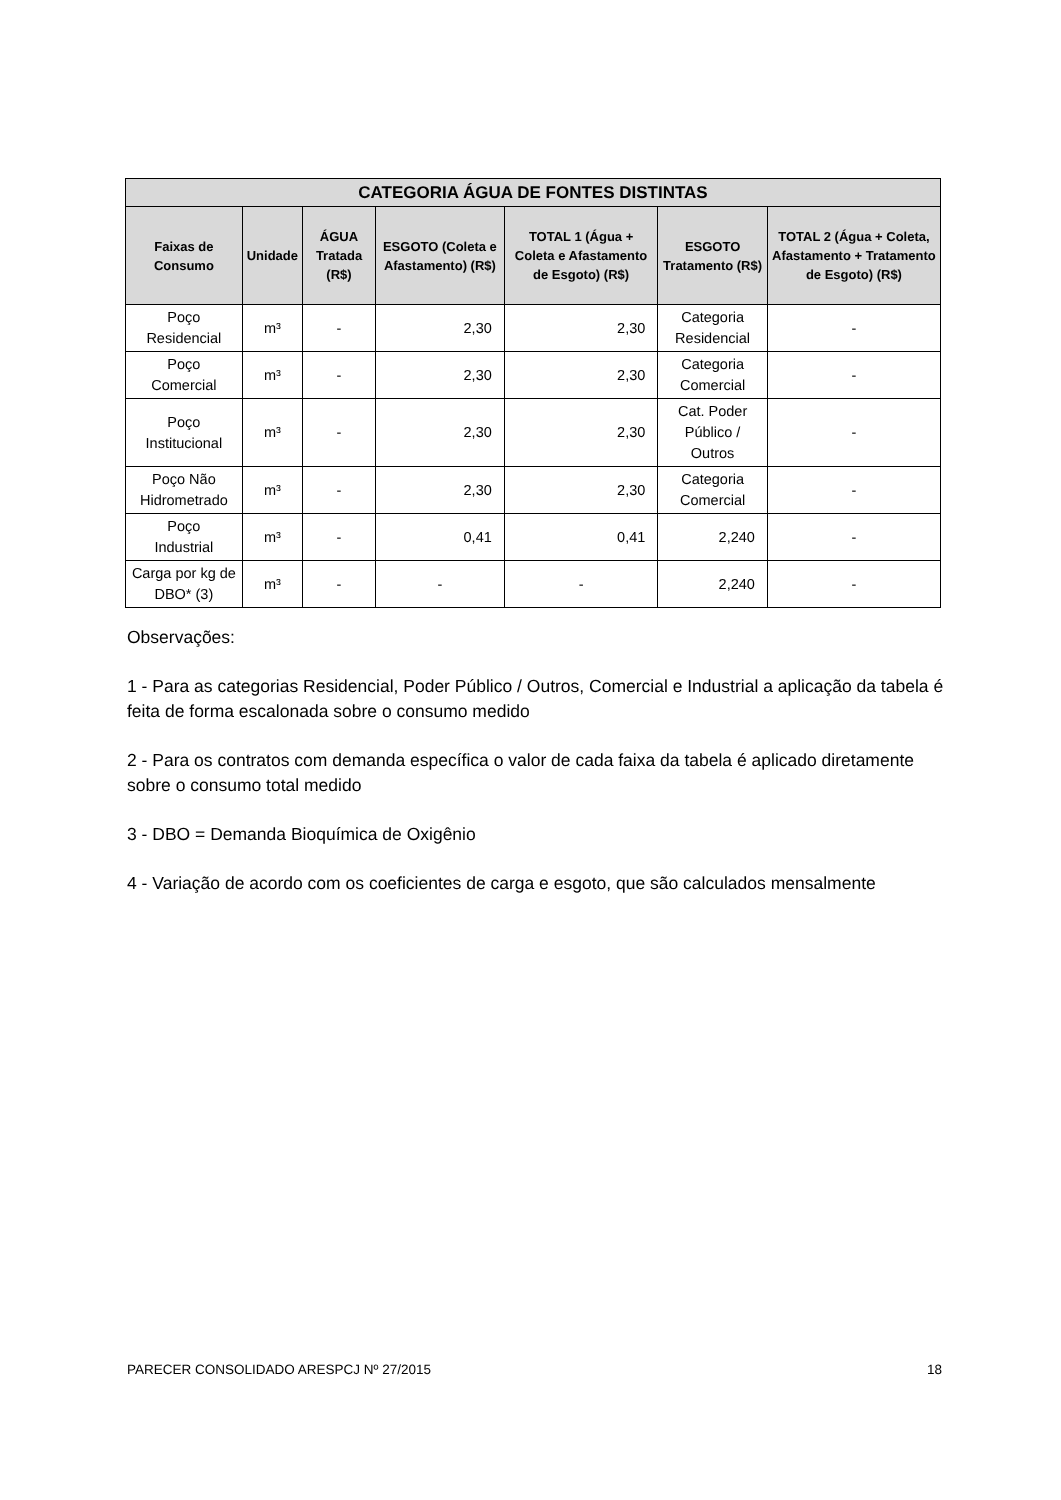| CATEGORIA ÁGUA DE FONTES DISTINTAS | | | | | | |
| --- | --- | --- | --- | --- | --- | --- |
| Faixas de Consumo | Unidade | ÁGUA Tratada (R$) | ESGOTO (Coleta e Afastamento) (R$) | TOTAL 1 (Água + Coleta e Afastamento de Esgoto) (R$) | ESGOTO Tratamento (R$) | TOTAL 2 (Água + Coleta, Afastamento + Tratamento de Esgoto) (R$) |
| Poço Residencial | m³ | - | 2,30 | 2,30 | Categoria Residencial | - |
| Poço Comercial | m³ | - | 2,30 | 2,30 | Categoria Comercial | - |
| Poço Institucional | m³ | - | 2,30 | 2,30 | Cat. Poder Público / Outros | - |
| Poço Não Hidrometrado | m³ | - | 2,30 | 2,30 | Categoria Comercial | - |
| Poço Industrial | m³ | - | 0,41 | 0,41 | 2,240 | - |
| Carga por kg de DBO* (3) | m³ | - | - | - | 2,240 | - |
Observações:
1 - Para as categorias Residencial, Poder Público / Outros, Comercial e Industrial a aplicação da tabela é feita de forma escalonada sobre o consumo medido
2 - Para os contratos com demanda específica o valor de cada faixa da tabela é aplicado diretamente sobre o consumo total medido
3 - DBO = Demanda Bioquímica de Oxigênio
4 - Variação de acordo com os coeficientes de carga e esgoto, que são calculados mensalmente
PARECER CONSOLIDADO ARESPCJ Nº 27/2015 18